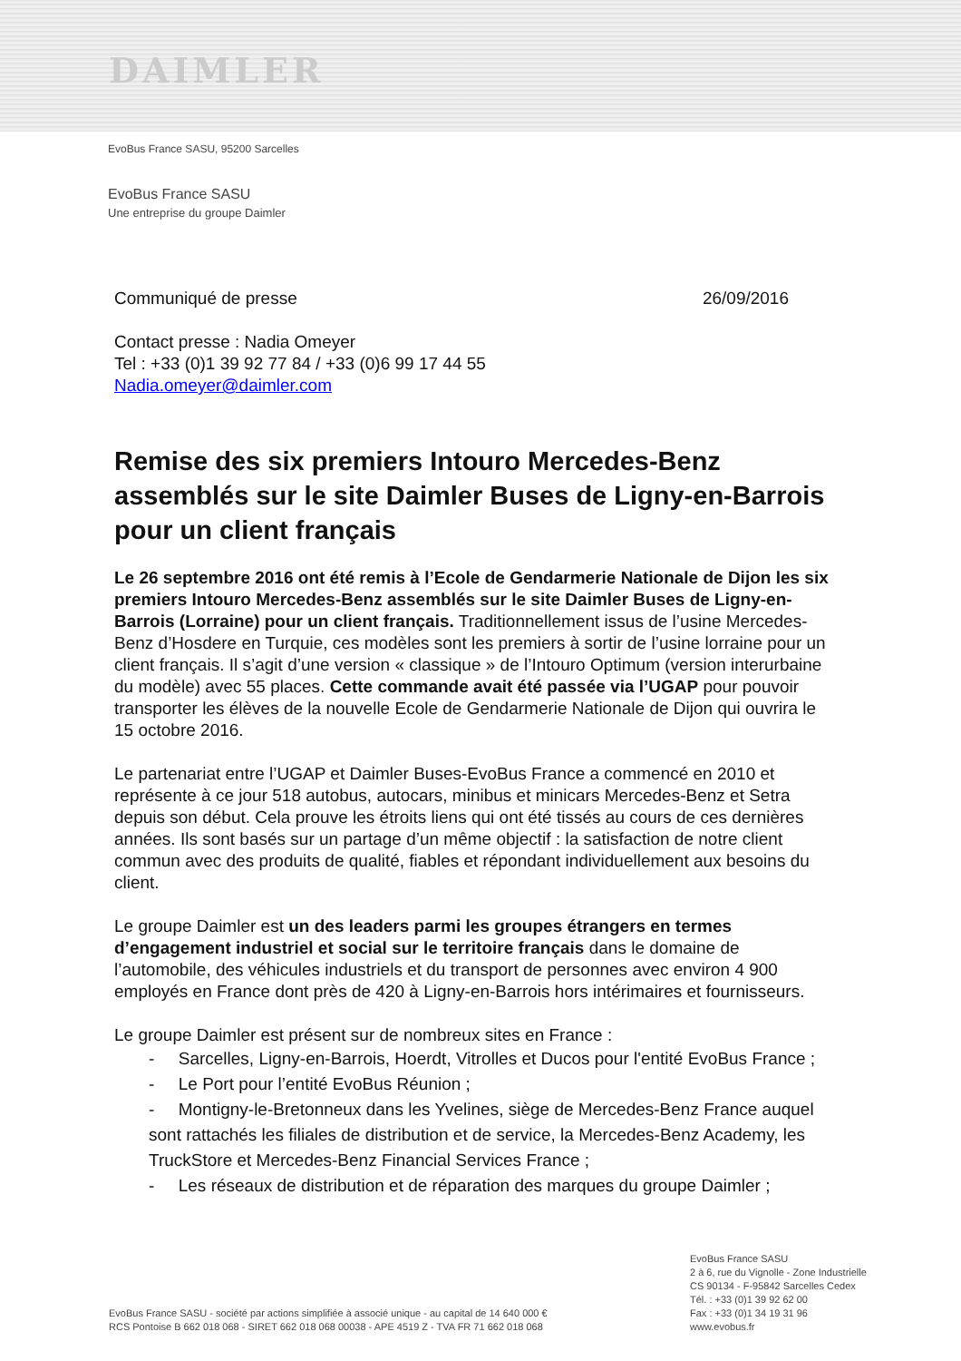DAIMLER
EvoBus France SASU, 95200 Sarcelles
EvoBus France SASU
Une entreprise du groupe Daimler
Communiqué de presse 26/09/2016
Contact presse : Nadia Omeyer
Tel : +33 (0)1 39 92 77 84 / +33 (0)6 99 17 44 55
Nadia.omeyer@daimler.com
Remise des six premiers Intouro Mercedes-Benz assemblés sur le site Daimler Buses de Ligny-en-Barrois pour un client français
Le 26 septembre 2016 ont été remis à l’Ecole de Gendarmerie Nationale de Dijon les six premiers Intouro Mercedes-Benz assemblés sur le site Daimler Buses de Ligny-en-Barrois (Lorraine) pour un client français. Traditionnellement issus de l’usine Mercedes-Benz d’Hosdere en Turquie, ces modèles sont les premiers à sortir de l’usine lorraine pour un client français. Il s’agit d’une version « classique » de l’Intouro Optimum (version interurbaine du modèle) avec 55 places. Cette commande avait été passée via l’UGAP pour pouvoir transporter les élèves de la nouvelle Ecole de Gendarmerie Nationale de Dijon qui ouvrira le 15 octobre 2016.
Le partenariat entre l’UGAP et Daimler Buses-EvoBus France a commencé en 2010 et représente à ce jour 518 autobus, autocars, minibus et minicars Mercedes-Benz et Setra depuis son début. Cela prouve les étroits liens qui ont été tissés au cours de ces dernières années. Ils sont basés sur un partage d’un même objectif : la satisfaction de notre client commun avec des produits de qualité, fiables et répondant individuellement aux besoins du client.
Le groupe Daimler est un des leaders parmi les groupes étrangers en termes d’engagement industriel et social sur le territoire français dans le domaine de l’automobile, des véhicules industriels et du transport de personnes avec environ 4 900 employés en France dont près de 420 à Ligny-en-Barrois hors intérimaires et fournisseurs.
Le groupe Daimler est présent sur de nombreux sites en France :
- Sarcelles, Ligny-en-Barrois, Hoerdt, Vitrolles et Ducos pour l'entité EvoBus France ;
- Le Port pour l’entité EvoBus Réunion ;
- Montigny-le-Bretonneux dans les Yvelines, siège de Mercedes-Benz France auquel sont rattachés les filiales de distribution et de service, la Mercedes-Benz Academy, les TruckStore et Mercedes-Benz Financial Services France ;
- Les réseaux de distribution et de réparation des marques du groupe Daimler ;
EvoBus France SASU
2 à 6, rue du Vignolle - Zone Industrielle
CS 90134 - F-95842 Sarcelles Cedex
EvoBus France SASU - société par actions simplifiée à associé unique - au capital de 14 640 000 €
RCS Pontoise B 662 018 068 - SIRET 662 018 068 00038 - APE 4519 Z - TVA FR 71 662 018 068
Tél. : +33 (0)1 39 92 62 00
Fax : +33 (0)1 34 19 31 96
www.evobus.fr